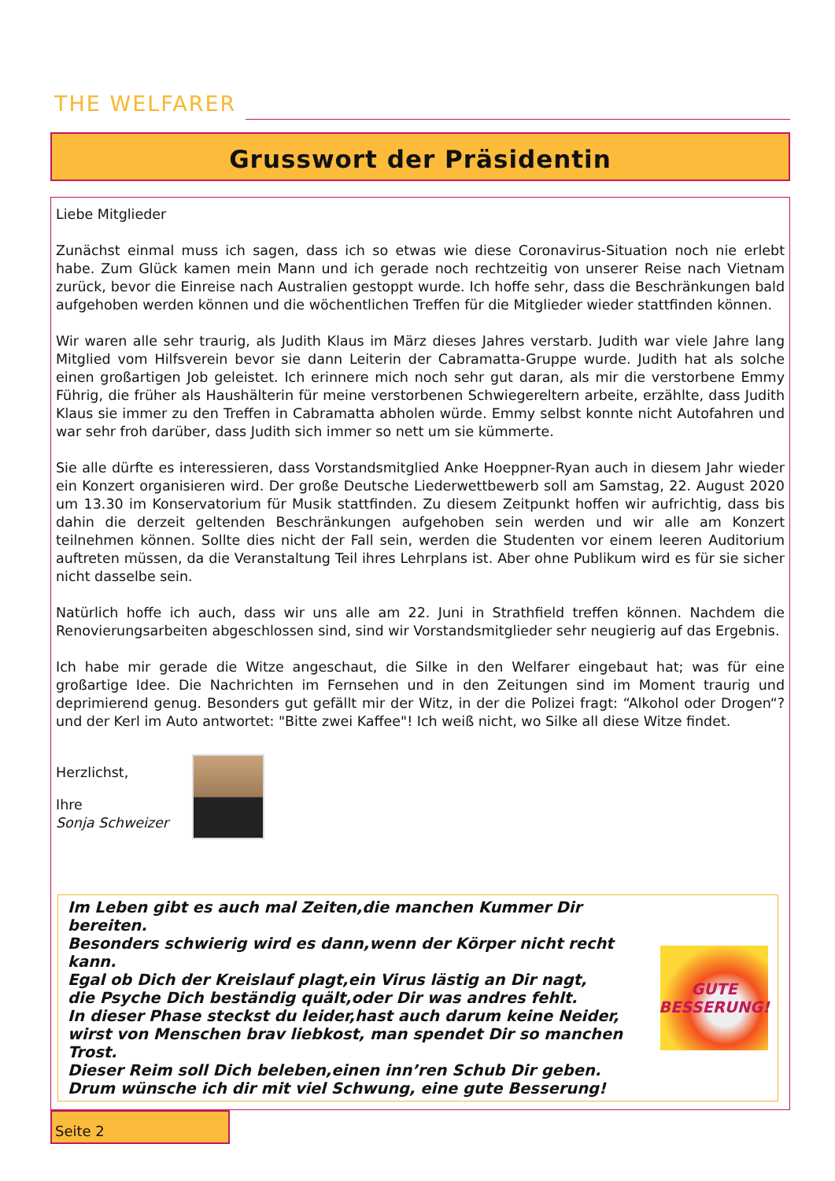THE WELFARER
Grusswort der Präsidentin
Liebe Mitglieder
Zunächst einmal muss ich sagen, dass ich so etwas wie diese Coronavirus-Situation noch nie erlebt habe. Zum Glück kamen mein Mann und ich gerade noch rechtzeitig von unserer Reise nach Vietnam zurück, bevor die Einreise nach Australien gestoppt wurde. Ich hoffe sehr, dass die Beschränkungen bald aufgehoben werden können und die wöchentlichen Treffen für die Mitglieder wieder stattfinden können.
Wir waren alle sehr traurig, als Judith Klaus im März dieses Jahres verstarb. Judith war viele Jahre lang Mitglied vom Hilfsverein bevor sie dann Leiterin der Cabramatta-Gruppe wurde. Judith hat als solche einen großartigen Job geleistet. Ich erinnere mich noch sehr gut daran, als mir die verstorbene Emmy Führig, die früher als Haushälterin für meine verstorbenen Schwiegereltern arbeite, erzählte, dass Judith Klaus sie immer zu den Treffen in Cabramatta abholen würde. Emmy selbst konnte nicht Autofahren und war sehr froh darüber, dass Judith sich immer so nett um sie kümmerte.
Sie alle dürfte es interessieren, dass Vorstandsmitglied Anke Hoeppner-Ryan auch in diesem Jahr wieder ein Konzert organisieren wird. Der große Deutsche Liederwettbewerb soll am Samstag, 22. August 2020 um 13.30 im Konservatorium für Musik stattfinden. Zu diesem Zeitpunkt hoffen wir aufrichtig, dass bis dahin die derzeit geltenden Beschränkungen aufgehoben sein werden und wir alle am Konzert teilnehmen können. Sollte dies nicht der Fall sein, werden die Studenten vor einem leeren Auditorium auftreten müssen, da die Veranstaltung Teil ihres Lehrplans ist. Aber ohne Publikum wird es für sie sicher nicht dasselbe sein.
Natürlich hoffe ich auch, dass wir uns alle am 22. Juni in Strathfield treffen können. Nachdem die Renovierungsarbeiten abgeschlossen sind, sind wir Vorstandsmitglieder sehr neugierig auf das Ergebnis.
Ich habe mir gerade die Witze angeschaut, die Silke in den Welfarer eingebaut hat; was für eine großartige Idee. Die Nachrichten im Fernsehen und in den Zeitungen sind im Moment traurig und deprimierend genug. Besonders gut gefällt mir der Witz, in der die Polizei fragt: “Alkohol oder Drogen“? und der Kerl im Auto antwortet: "Bitte zwei Kaffee"! Ich weiß nicht, wo Silke all diese Witze findet.
Herzlichst,
Ihre
Sonja Schweizer
Im Leben gibt es auch mal Zeiten,die manchen Kummer Dir bereiten.
Besonders schwierig wird es dann,wenn der Körper nicht recht kann.
Egal ob Dich der Kreislauf plagt,ein Virus lästig an Dir nagt,
die Psyche Dich beständig quält,oder Dir was andres fehlt.
In dieser Phase steckst du leider,hast auch darum keine Neider,
wirst von Menschen brav liebkost, man spendet Dir so manchen Trost.
Dieser Reim soll Dich beleben,einen inn’ren Schub Dir geben.
Drum wünsche ich dir mit viel Schwung, eine gute Besserung!
GUTE
BESSERUNG!
Seite 2